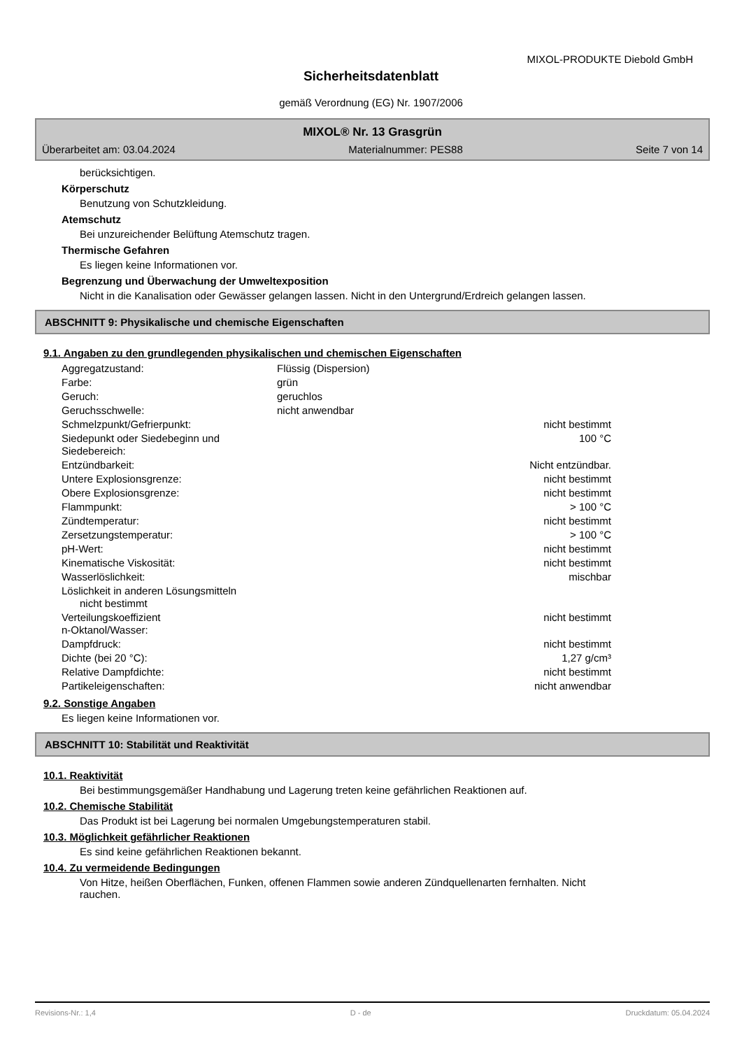MIXOL-PRODUKTE Diebold GmbH
Sicherheitsdatenblatt
gemäß Verordnung (EG) Nr. 1907/2006
MIXOL® Nr. 13 Grasgrün
Überarbeitet am: 03.04.2024 Materialnummer: PES88 Seite 7 von 14
berücksichtigen.
Körperschutz
Benutzung von Schutzkleidung.
Atemschutz
Bei unzureichender Belüftung Atemschutz tragen.
Thermische Gefahren
Es liegen keine Informationen vor.
Begrenzung und Überwachung der Umweltexposition
Nicht in die Kanalisation oder Gewässer gelangen lassen. Nicht in den Untergrund/Erdreich gelangen lassen.
ABSCHNITT 9: Physikalische und chemische Eigenschaften
9.1. Angaben zu den grundlegenden physikalischen und chemischen Eigenschaften
| Aggregatzustand: | Flüssig (Dispersion) | |
| Farbe: | grün | |
| Geruch: | geruchlos | |
| Geruchsschwelle: | nicht anwendbar | |
| Schmelzpunkt/Gefrierpunkt: | | nicht bestimmt |
| Siedepunkt oder Siedebeginn und Siedebereich: | | 100 °C |
| Entzündbarkeit: | | Nicht entzündbar. |
| Untere Explosionsgrenze: | | nicht bestimmt |
| Obere Explosionsgrenze: | | nicht bestimmt |
| Flammpunkt: | | > 100 °C |
| Zündtemperatur: | | nicht bestimmt |
| Zersetzungstemperatur: | | > 100 °C |
| pH-Wert: | | nicht bestimmt |
| Kinematische Viskosität: | | nicht bestimmt |
| Wasserlöslichkeit: | | mischbar |
| Löslichkeit in anderen Lösungsmitteln nicht bestimmt | | |
| Verteilungskoeffizient n-Oktanol/Wasser: | | nicht bestimmt |
| Dampfdruck: | | nicht bestimmt |
| Dichte (bei 20 °C): | | 1,27 g/cm³ |
| Relative Dampfdichte: | | nicht bestimmt |
| Partikeleigenschaften: | | nicht anwendbar |
9.2. Sonstige Angaben
Es liegen keine Informationen vor.
ABSCHNITT 10: Stabilität und Reaktivität
10.1. Reaktivität
Bei bestimmungsgemäßer Handhabung und Lagerung treten keine gefährlichen Reaktionen auf.
10.2. Chemische Stabilität
Das Produkt ist bei Lagerung bei normalen Umgebungstemperaturen stabil.
10.3. Möglichkeit gefährlicher Reaktionen
Es sind keine gefährlichen Reaktionen bekannt.
10.4. Zu vermeidende Bedingungen
Von Hitze, heißen Oberflächen, Funken, offenen Flammen sowie anderen Zündquellenarten fernhalten. Nicht
rauchen.
Revisions-Nr.: 1,4 D - de Druckdatum: 05.04.2024